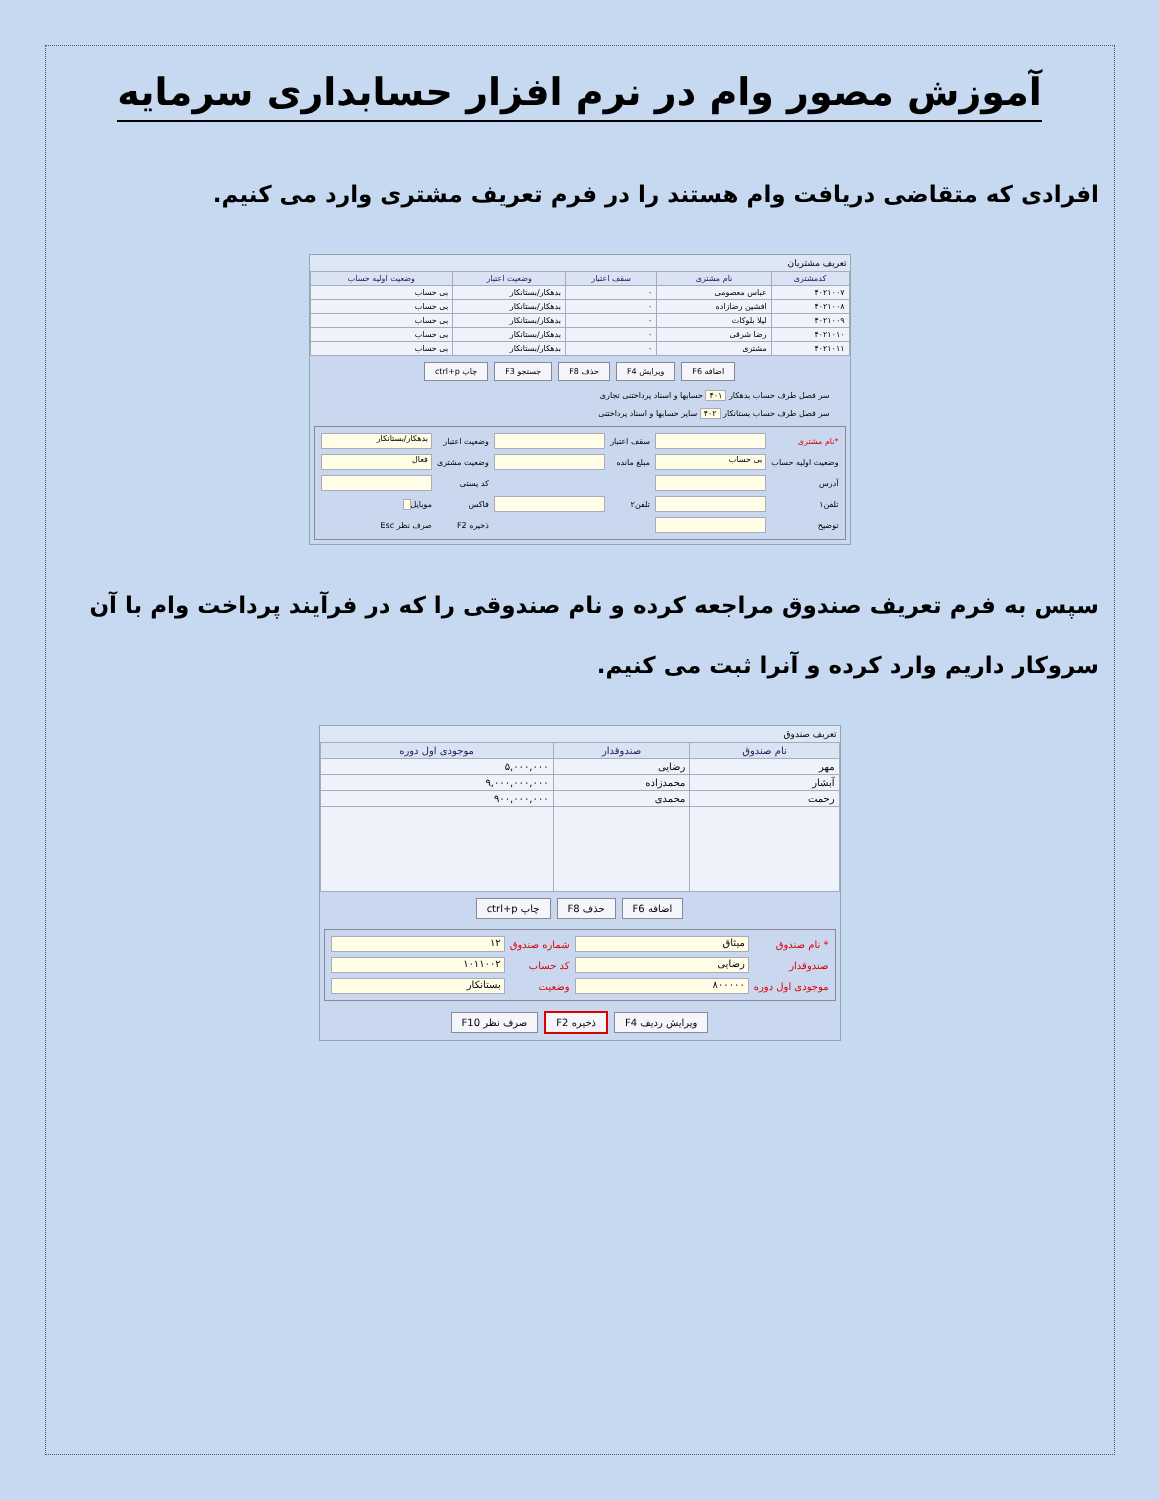آموزش مصور وام در نرم افزار حسابداری سرمایه
افرادی که متقاضی دریافت وام هستند را در فرم تعریف مشتری وارد می کنیم.
تعریف مشتریان
| کدمشتری | نام مشتری | سقف اعتبار | وضعیت اعتبار | وضعیت اولیه حساب |
| --- | --- | --- | --- | --- |
| ۴۰۲۱۰۰۷ | عباس معصومی | ۰ | بدهکار/بستانکار | بی حساب |
| ۴۰۲۱۰۰۸ | افشین رضازاده | ۰ | بدهکار/بستانکار | بی حساب |
| ۴۰۲۱۰۰۹ | لیلا بلوکات | ۰ | بدهکار/بستانکار | بی حساب |
| ۴۰۲۱۰۱۰ | رضا شرقی | ۰ | بدهکار/بستانکار | بی حساب |
| ۴۰۲۱۰۱۱ | مشتری | ۰ | بدهکار/بستانکار | بی حساب |
اضافه F6 ویرایش F4 حذف F8 جستجو F3 چاپ ctrl+p
سر فصل طرف حساب بدهکار ۴۰۱ حسابها و اسناد پرداختنی تجاری
سر فصل طرف حساب بستانکار ۴۰۲ سایر حسابها و اسناد پرداختنی
*نام مشتری سقف اعتبار وضعیت اعتبار بدهکار/بستانکار وضعیت اولیه حساب بی حساب مبلغ مانده وضعیت مشتری فعال آدرس کد پستی تلفن۱ تلفن۲ فاکس موبایل توضیح ذخیره F2 صرف نظر Esc
سپس به فرم تعریف صندوق مراجعه کرده و نام صندوقی را که در فرآیند پرداخت وام با آن سروکار داریم وارد کرده و آنرا ثبت می کنیم.
تعریف صندوق
| نام صندوق | صندوقدار | موجودی اول دوره |
| --- | --- | --- |
| مهر | رضایی | ۵,۰۰۰,۰۰۰ |
| آبشار | محمدزاده | ۹,۰۰۰,۰۰۰,۰۰۰ |
| رحمت | محمدی | ۹۰۰,۰۰۰,۰۰۰ |
اضافه F6 حذف F8 چاپ ctrl+p
* نام صندوق میثاق شماره صندوق ۱۲ صندوقدار رضایی کد حساب ۱۰۱۱۰۰۲ موجودی اول دوره ۸۰۰۰۰۰ وضعیت بستانکار
ویرایش ردیف F4 ذخیره F2 صرف نظر F10